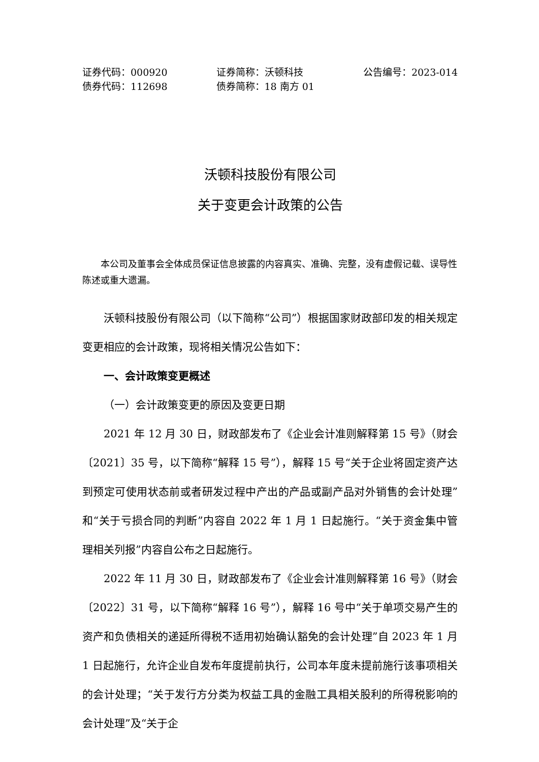证券代码：000920
债券代码：112698
证券简称：沃顿科技
债券简称：18 南方 01
公告编号：2023-014
沃顿科技股份有限公司
关于变更会计政策的公告
本公司及董事会全体成员保证信息披露的内容真实、准确、完整，没有虚假记载、误导性陈述或重大遗漏。
沃顿科技股份有限公司（以下简称“公司”）根据国家财政部印发的相关规定变更相应的会计政策，现将相关情况公告如下：
一、会计政策变更概述
（一）会计政策变更的原因及变更日期
2021 年 12 月 30 日，财政部发布了《企业会计准则解释第 15 号》（财会〔2021〕35 号，以下简称“解释 15 号”），解释 15 号“关于企业将固定资产达到预定可使用状态前或者研发过程中产出的产品或副产品对外销售的会计处理”和“关于亏损合同的判断”内容自 2022 年 1 月 1 日起施行。“关于资金集中管理相关列报”内容自公布之日起施行。
2022 年 11 月 30 日，财政部发布了《企业会计准则解释第 16 号》（财会〔2022〕31 号，以下简称“解释 16 号”），解释 16 号中“关于单项交易产生的资产和负债相关的递延所得税不适用初始确认豁免的会计处理”自 2023 年 1 月 1 日起施行，允许企业自发布年度提前执行，公司本年度未提前施行该事项相关的会计处理；“关于发行方分类为权益工具的金融工具相关股利的所得税影响的会计处理”及“关于企